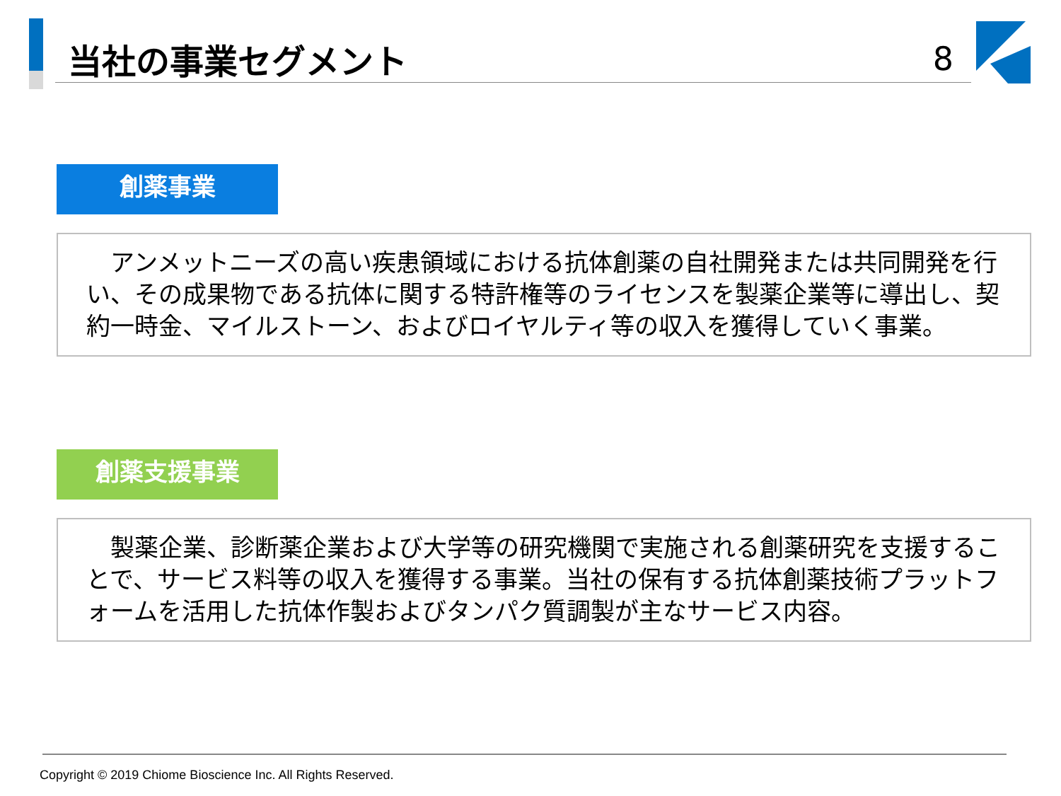当社の事業セグメント 8
創薬事業
　アンメットニーズの高い疾患領域における抗体創薬の自社開発または共同開発を行い、その成果物である抗体に関する特許権等のライセンスを製薬企業等に導出し、契約一時金、マイルストーン、およびロイヤルティ等の収入を獲得していく事業。
創薬支援事業
　製薬企業、診断薬企業および大学等の研究機関で実施される創薬研究を支援することで、サービス料等の収入を獲得する事業。当社の保有する抗体創薬技術プラットフォームを活用した抗体作製およびタンパク質調製が主なサービス内容。
Copyright © 2019 Chiome Bioscience Inc. All Rights Reserved.